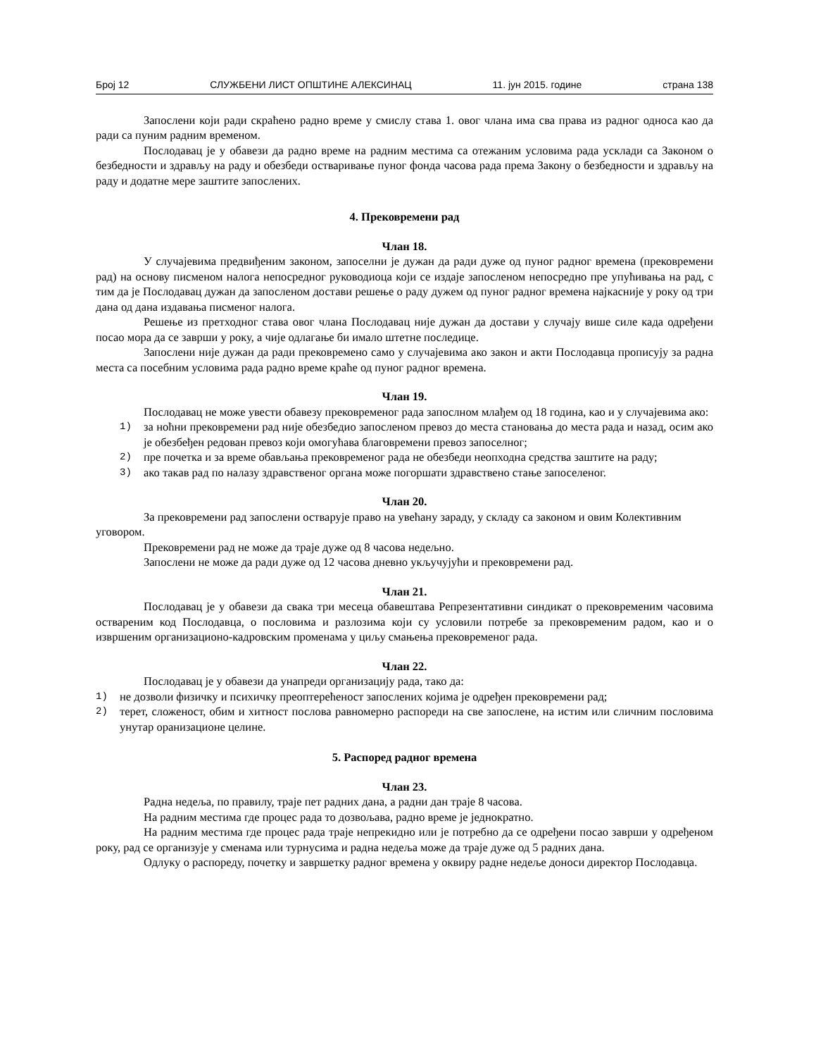Број 12 СЛУЖБЕНИ ЛИСТ ОПШТИНЕ АЛЕКСИНАЦ 11. јун 2015. године страна 138
Запослени који ради скраћено радно време у смислу става 1. овог члана има сва права из радног односа као да ради са пуним радним временом.
Послодавац је у обавези да радно време на радним местима са отежаним условима рада усклади са Законом о безбедности и здрављу на раду и обезбеди остваривање пуног фонда часова рада према Закону о безбедности и здрављу на раду и додатне мере заштите запослених.
4. Прековремени рад
Члан 18.
У случајевима предвиђеним законом, запоселни је дужан да ради дуже од пуног радног времена (прековремени рад) на основу писменом налога непосредног руководиоца који се издаје запосленом непосредно пре упућивања на рад, с тим да је Послодавац дужан да запосленом достави решење о раду дужем од пуног радног времена најкасније у року од три дана од дана издавања писменог налога.
Решење из претходног става овог члана Послодавац није дужан да достави у случају више силе када одређени посао мора да се заврши у року, а чије одлагање би имало штетне последице.
Запослени није дужан да ради прековремено само у случајевима ако закон и акти Послодавца прописују за радна места са посебним условима рада радно време краће од пуног радног времена.
Члан 19.
Послодавац не може увести обавезу прековременог рада запослном млађем од 18 година, као и у случајевима ако:
1)
за ноћни прековремени рад није обезбедио запосленом превоз до места становања до места рада и назад, осим ако је обезбеђен редован превоз који омогућава благовремени превоз запоселног;
2)
пре почетка и за време обављања прековременог рада не обезбеди неопходна средства заштите на раду;
3)
ако такав рад по налазу здравственог органа може погоршати здравствено стање запоселеног.
Члан 20.
За прековремени рад запослени остварује право на увећану зараду, у складу са законом и овим Колективним уговором.
Прековремени рад не може да траје дуже од 8 часова недељно.
Запослени не може да ради дуже од 12 часова дневно укључујући и прековремени рад.
Члан 21.
Послодавац је у обавези да свака три месеца обавештава Репрезентативни синдикат о прековременим часовима оствареним код Послодавца, о пословима и разлозима који су условили потребе за прековременим радом, као и о извршеним организационо-кадровским променама у циљу смањења прековременог рада.
Члан 22.
Послодавац је у обавези да унапреди организацију рада, тако да:
1)
не дозволи физичку и психичку преоптерећеност запослених којима је одређен прековремени рад;
2)
терет, сложеност, обим и хитност послова равномерно распореди на све запослене, на истим или сличним пословима унутар оранизационе целине.
5. Распоред радног времена
Члан 23.
Радна недеља, по правилу, траје пет радних дана, а радни дан траје 8 часова.
На радним местима где процес рада то дозвољава, радно време је једнократно.
На радним местима где процес рада траје непрекидно или је потребно да се одређени посао заврши у одређеном року, рад се организује у сменама или турнусима и радна недеља може да траје дуже од 5 радних дана.
Одлуку о распореду, почетку и завршетку радног времена у оквиру радне недеље доноси директор Послодавца.